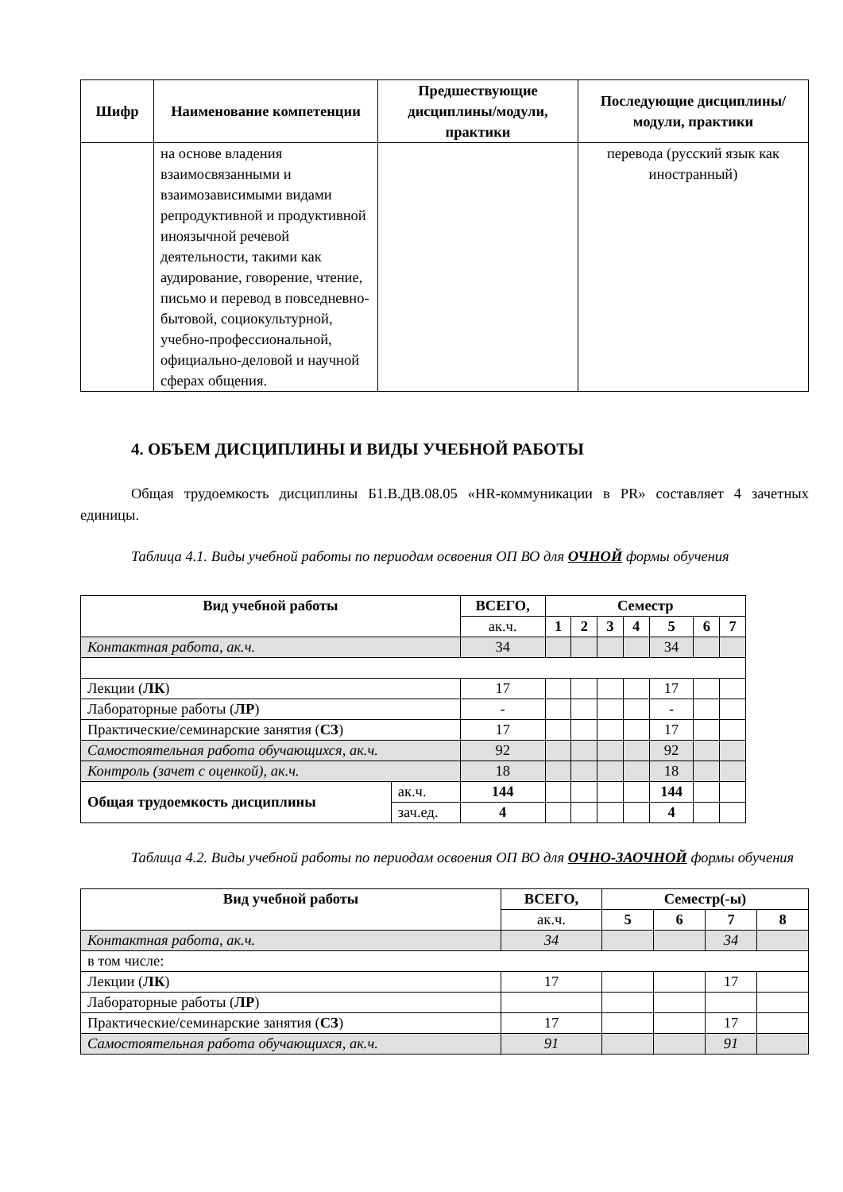| Шифр | Наименование компетенции | Предшествующие дисциплины/модули, практики | Последующие дисциплины/модули, практики |
| --- | --- | --- | --- |
| | на основе владения взаимосвязанными и взаимозависимыми видами репродуктивной и продуктивной иноязычной речевой деятельности, такими как аудирование, говорение, чтение, письмо и перевод в повседневно-бытовой, социокультурной, учебно-профессиональной, официально-деловой и научной сферах общения. | | перевода (русский язык как иностранный) |
4. ОБЪЕМ ДИСЦИПЛИНЫ И ВИДЫ УЧЕБНОЙ РАБОТЫ
Общая трудоемкость дисциплины Б1.В.ДВ.08.05 «HR-коммуникации в PR» составляет 4 зачетных единицы.
Таблица 4.1. Виды учебной работы по периодам освоения ОП ВО для ОЧНОЙ формы обучения
| Вид учебной работы | | ВСЕГО, | Семестр | | | | | | |
| --- | --- | --- | --- | --- | --- | --- | --- | --- | --- |
| | | ак.ч. | 1 | 2 | 3 | 4 | 5 | 6 | 7 |
| Контактная работа, ак.ч. | | 34 | | | | | 34 | | |
| Лекции ( ЛК ) | | 17 | | | | | 17 | | |
| Лабораторные работы ( ЛР ) | | - | | | | | - | | |
| Практические/семинарские занятия ( СЗ ) | | 17 | | | | | 17 | | |
| Самостоятельная работа обучающихся, ак.ч. | | 92 | | | | | 92 | | |
| Контроль (зачет с оценкой), ак.ч. | | 18 | | | | | 18 | | |
| Общая трудоемкость дисциплины | ак.ч. | 144 | | | | | 144 | | |
| | зач.ед. | 4 | | | | | 4 | | |
Таблица 4.2. Виды учебной работы по периодам освоения ОП ВО для ОЧНО-ЗАОЧНОЙ формы обучения
| Вид учебной работы | ВСЕГО, | Семестр(-ы) | | | |
| --- | --- | --- | --- | --- | --- |
| | ак.ч. | 5 | 6 | 7 | 8 |
| Контактная работа, ак.ч. | 34 | | | 34 | |
| в том числе: | | | | | |
| Лекции ( ЛК ) | 17 | | | 17 | |
| Лабораторные работы ( ЛР ) | | | | | |
| Практические/семинарские занятия ( СЗ ) | 17 | | | 17 | |
| Самостоятельная работа обучающихся, ак.ч. | 91 | | | 91 | |